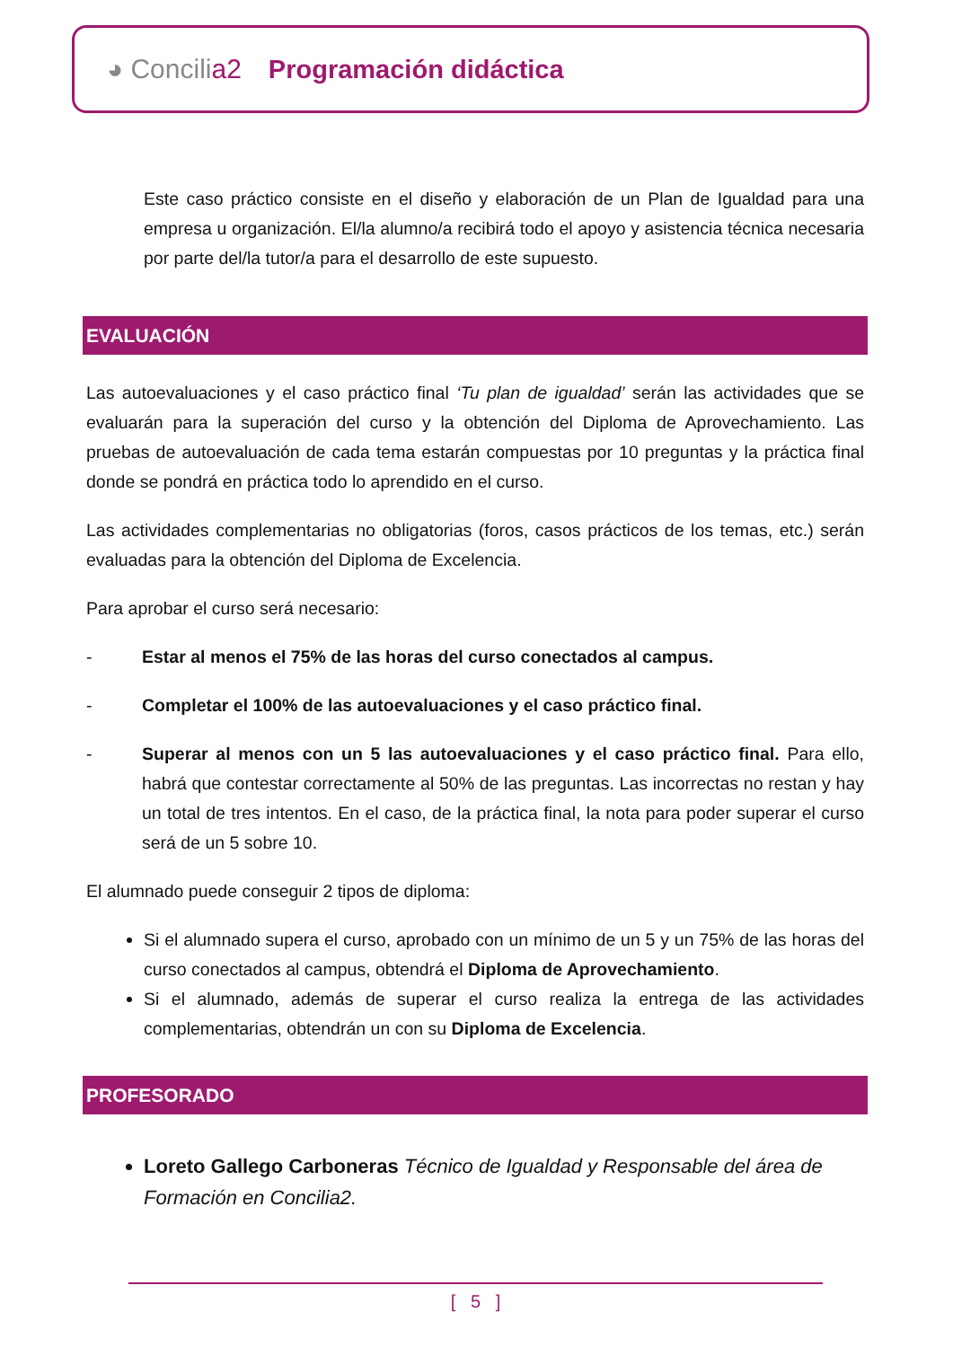◕ Concilia2 Programación didáctica
Este caso práctico consiste en el diseño y elaboración de un Plan de Igualdad para una empresa u organización. El/la alumno/a recibirá todo el apoyo y asistencia técnica necesaria por parte del/la tutor/a para el desarrollo de este supuesto.
EVALUACIÓN
Las autoevaluaciones y el caso práctico final ‘Tu plan de igualdad’ serán las actividades que se evaluarán para la superación del curso y la obtención del Diploma de Aprovechamiento. Las pruebas de autoevaluación de cada tema estarán compuestas por 10 preguntas y la práctica final donde se pondrá en práctica todo lo aprendido en el curso.
Las actividades complementarias no obligatorias (foros, casos prácticos de los temas, etc.) serán evaluadas para la obtención del Diploma de Excelencia.
Para aprobar el curso será necesario:
- Estar al menos el 75% de las horas del curso conectados al campus.
- Completar el 100% de las autoevaluaciones y el caso práctico final.
- Superar al menos con un 5 las autoevaluaciones y el caso práctico final. Para ello, habrá que contestar correctamente al 50% de las preguntas. Las incorrectas no restan y hay un total de tres intentos. En el caso, de la práctica final, la nota para poder superar el curso será de un 5 sobre 10.
El alumnado puede conseguir 2 tipos de diploma:
Si el alumnado supera el curso, aprobado con un mínimo de un 5 y un 75% de las horas del curso conectados al campus, obtendrá el Diploma de Aprovechamiento.
Si el alumnado, además de superar el curso realiza la entrega de las actividades complementarias, obtendrán un con su Diploma de Excelencia.
PROFESORADO
Loreto Gallego Carboneras Técnico de Igualdad y Responsable del área de Formación en Concilia2.
[ 5 ]